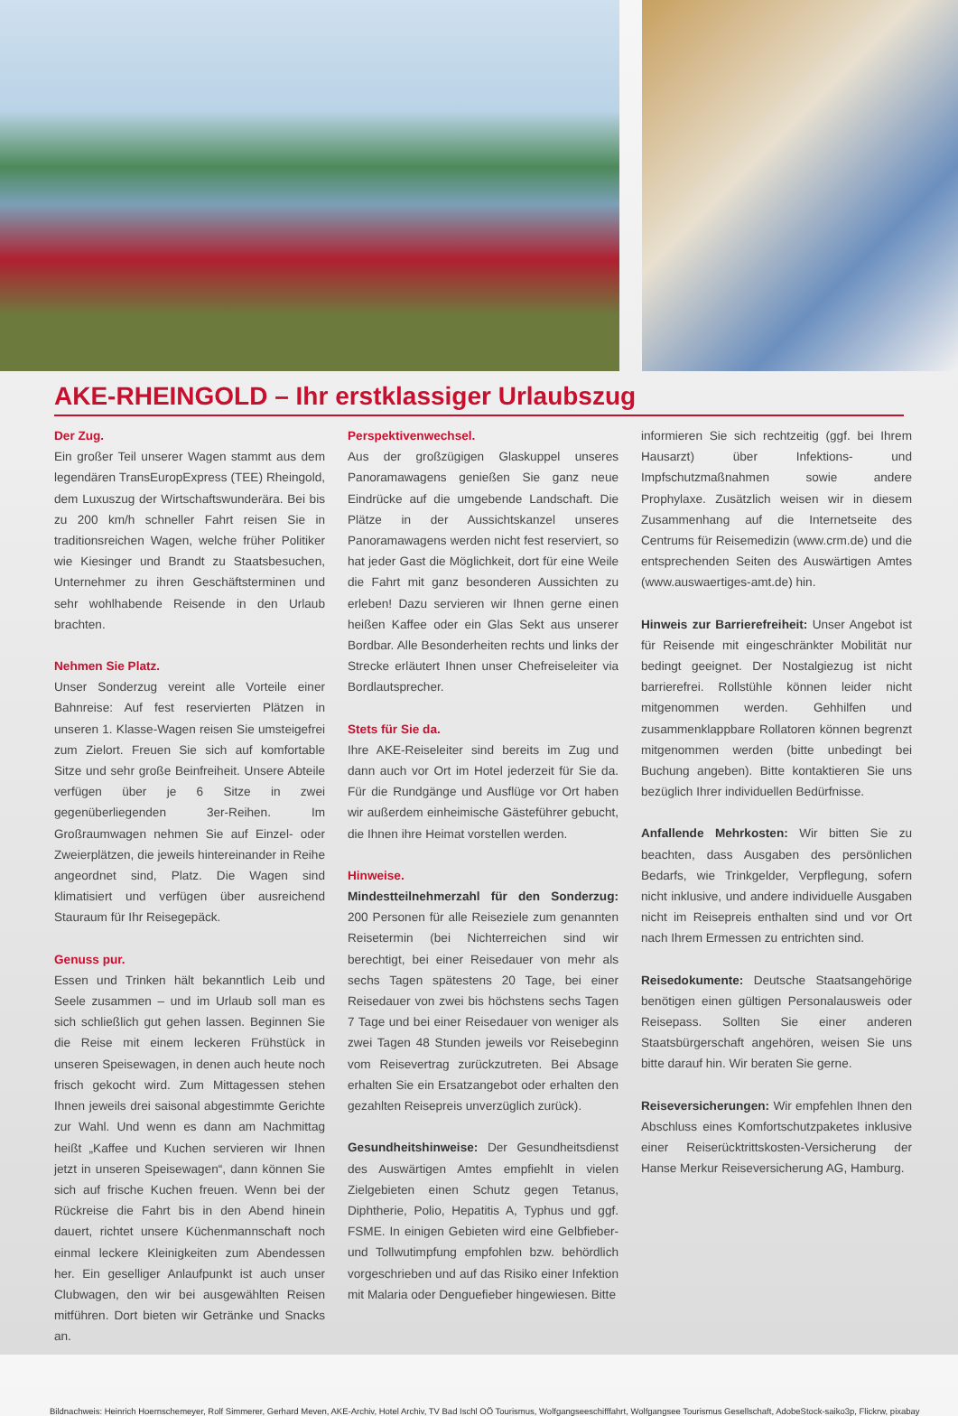AKE-RHEINGOLD – Ihr erstklassiger Urlaubszug
Der Zug.
Ein großer Teil unserer Wagen stammt aus dem legendären TransEuropExpress (TEE) Rheingold, dem Luxuszug der Wirtschaftswunderära. Bei bis zu 200 km/h schneller Fahrt reisen Sie in traditionsreichen Wagen, welche früher Politiker wie Kiesinger und Brandt zu Staatsbesuchen, Unternehmer zu ihren Geschäftsterminen und sehr wohlhabende Reisende in den Urlaub brachten.
Nehmen Sie Platz.
Unser Sonderzug vereint alle Vorteile einer Bahnreise: Auf fest reservierten Plätzen in unseren 1. Klasse-Wagen reisen Sie umsteigefrei zum Zielort. Freuen Sie sich auf komfortable Sitze und sehr große Beinfreiheit. Unsere Abteile verfügen über je 6 Sitze in zwei gegenüberliegenden 3er-Reihen. Im Großraumwagen nehmen Sie auf Einzel- oder Zweierplätzen, die jeweils hintereinander in Reihe angeordnet sind, Platz. Die Wagen sind klimatisiert und verfügen über ausreichend Stauraum für Ihr Reisegepäck.
Genuss pur.
Essen und Trinken hält bekanntlich Leib und Seele zusammen – und im Urlaub soll man es sich schließlich gut gehen lassen. Beginnen Sie die Reise mit einem leckeren Frühstück in unseren Speisewagen, in denen auch heute noch frisch gekocht wird. Zum Mittagessen stehen Ihnen jeweils drei saisonal abgestimmte Gerichte zur Wahl. Und wenn es dann am Nachmittag heißt „Kaffee und Kuchen servieren wir Ihnen jetzt in unseren Speisewagen“, dann können Sie sich auf frische Kuchen freuen. Wenn bei der Rückreise die Fahrt bis in den Abend hinein dauert, richtet unsere Küchenmannschaft noch einmal leckere Kleinigkeiten zum Abendessen her. Ein geselliger Anlaufpunkt ist auch unser Clubwagen, den wir bei ausgewählten Reisen mitführen. Dort bieten wir Getränke und Snacks an.
Perspektivenwechsel.
Aus der großzügigen Glaskuppel unseres Panoramawagens genießen Sie ganz neue Eindrücke auf die umgebende Landschaft. Die Plätze in der Aussichtskanzel unseres Panoramawagens werden nicht fest reserviert, so hat jeder Gast die Möglichkeit, dort für eine Weile die Fahrt mit ganz besonderen Aussichten zu erleben! Dazu servieren wir Ihnen gerne einen heißen Kaffee oder ein Glas Sekt aus unserer Bordbar. Alle Besonderheiten rechts und links der Strecke erläutert Ihnen unser Chefreiseleiter via Bordlautsprecher.
Stets für Sie da.
Ihre AKE-Reiseleiter sind bereits im Zug und dann auch vor Ort im Hotel jederzeit für Sie da. Für die Rundgänge und Ausflüge vor Ort haben wir außerdem einheimische Gästeführer gebucht, die Ihnen ihre Heimat vorstellen werden.
Hinweise.
Mindestteilnehmerzahl für den Sonderzug: 200 Personen für alle Reiseziele zum genannten Reisetermin (bei Nichterreichen sind wir berechtigt, bei einer Reisedauer von mehr als sechs Tagen spätestens 20 Tage, bei einer Reisedauer von zwei bis höchstens sechs Tagen 7 Tage und bei einer Reisedauer von weniger als zwei Tagen 48 Stunden jeweils vor Reisebeginn vom Reisevertrag zurückzutreten. Bei Absage erhalten Sie ein Ersatzangebot oder erhalten den gezahlten Reisepreis unverzüglich zurück).
Gesundheitshinweise: Der Gesundheitsdienst des Auswärtigen Amtes empfiehlt in vielen Zielgebieten einen Schutz gegen Tetanus, Diphtherie, Polio, Hepatitis A, Typhus und ggf. FSME. In einigen Gebieten wird eine Gelbfieber- und Tollwutimpfung empfohlen bzw. behördlich vorgeschrieben und auf das Risiko einer Infektion mit Malaria oder Denguefieber hingewiesen. Bitte
informieren Sie sich rechtzeitig (ggf. bei Ihrem Hausarzt) über Infektions- und Impfschutzmaßnahmen sowie andere Prophylaxe. Zusätzlich weisen wir in diesem Zusammenhang auf die Internetseite des Centrums für Reisemedizin (www.crm.de) und die entsprechenden Seiten des Auswärtigen Amtes (www.auswaertiges-amt.de) hin.
Hinweis zur Barrierefreiheit: Unser Angebot ist für Reisende mit eingeschränkter Mobilität nur bedingt geeignet. Der Nostalgiezug ist nicht barrierefrei. Rollstühle können leider nicht mitgenommen werden. Gehhilfen und zusammenklappbare Rollatoren können begrenzt mitgenommen werden (bitte unbedingt bei Buchung angeben). Bitte kontaktieren Sie uns bezüglich Ihrer individuellen Bedürfnisse.
Anfallende Mehrkosten: Wir bitten Sie zu beachten, dass Ausgaben des persönlichen Bedarfs, wie Trinkgelder, Verpflegung, sofern nicht inklusive, und andere individuelle Ausgaben nicht im Reisepreis enthalten sind und vor Ort nach Ihrem Ermessen zu entrichten sind.
Reisedokumente: Deutsche Staatsangehörige benötigen einen gültigen Personalausweis oder Reisepass. Sollten Sie einer anderen Staatsbürgerschaft angehören, weisen Sie uns bitte darauf hin. Wir beraten Sie gerne.
Reiseversicherungen: Wir empfehlen Ihnen den Abschluss eines Komfortschutzpaketes inklusive einer Reiserücktrittskosten-Versicherung der Hanse Merkur Reiseversicherung AG, Hamburg.
Bildnachweis: Heinrich Hoernschemeyer, Rolf Simmerer, Gerhard Meven, AKE-Archiv, Hotel Archiv, TV Bad Ischl OÖ Tourismus, Wolfgangseeschifffahrt, Wolfgangsee Tourismus Gesellschaft, AdobeStock-saiko3p, Flickrw, pixabay